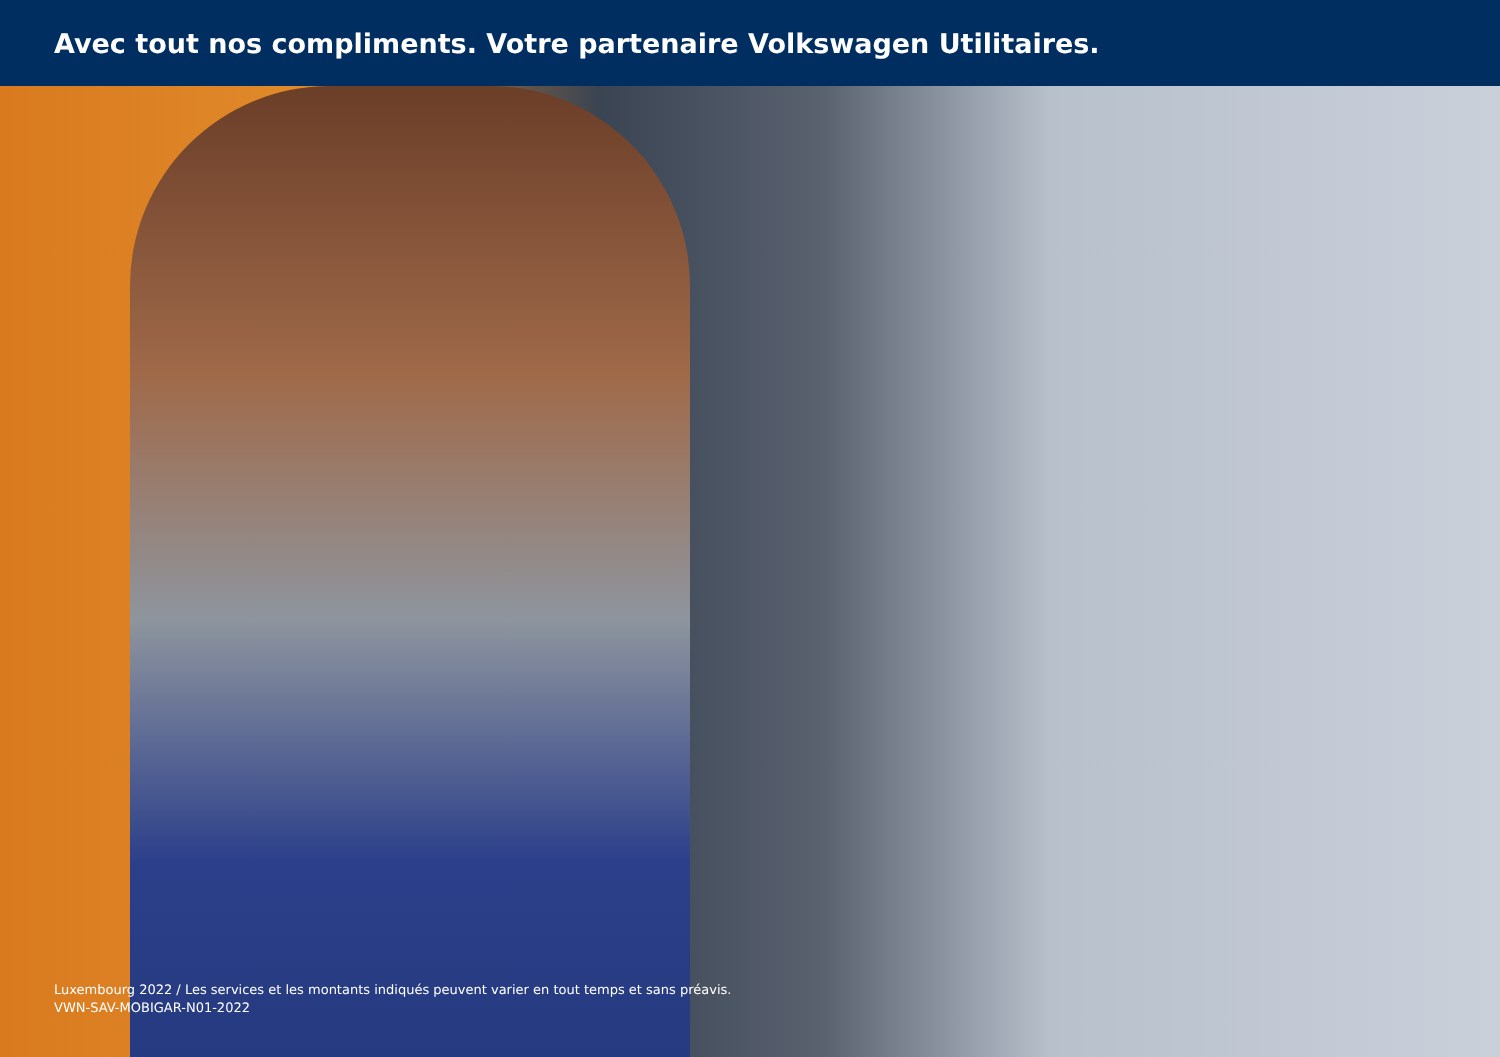Avec tout nos compliments. Votre partenaire Volkswagen Utilitaires.
Luxembourg 2022 / Les services et les montants indiqués peuvent varier en tout temps et sans préavis.
VWN-SAV-MOBIGAR-N01-2022